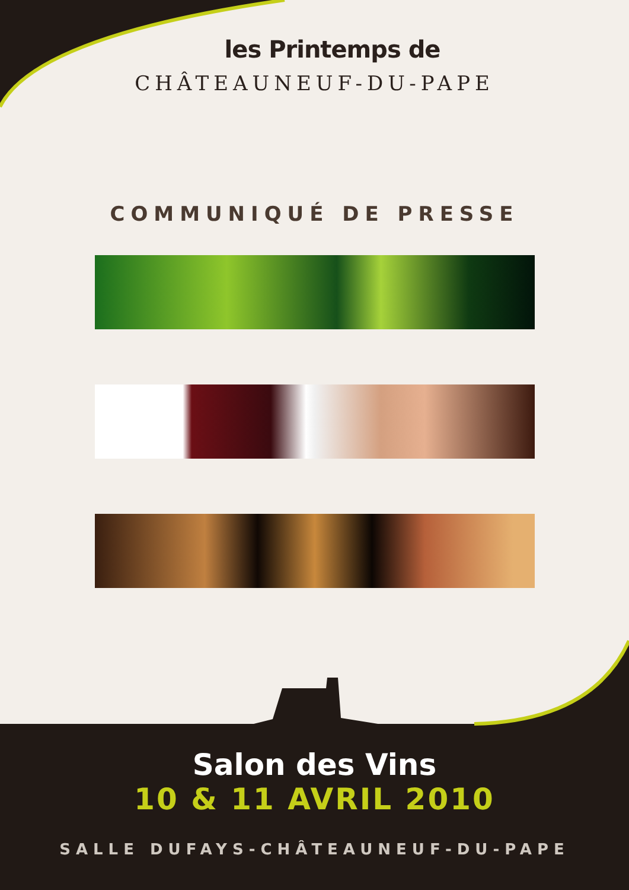les Printemps de
CHÂTEAUNEUF-DU-PAPE
COMMUNIQUÉ DE PRESSE
Salon des Vins
10 & 11 AVRIL 2010
SALLE DUFAYS-CHÂTEAUNEUF-DU-PAPE